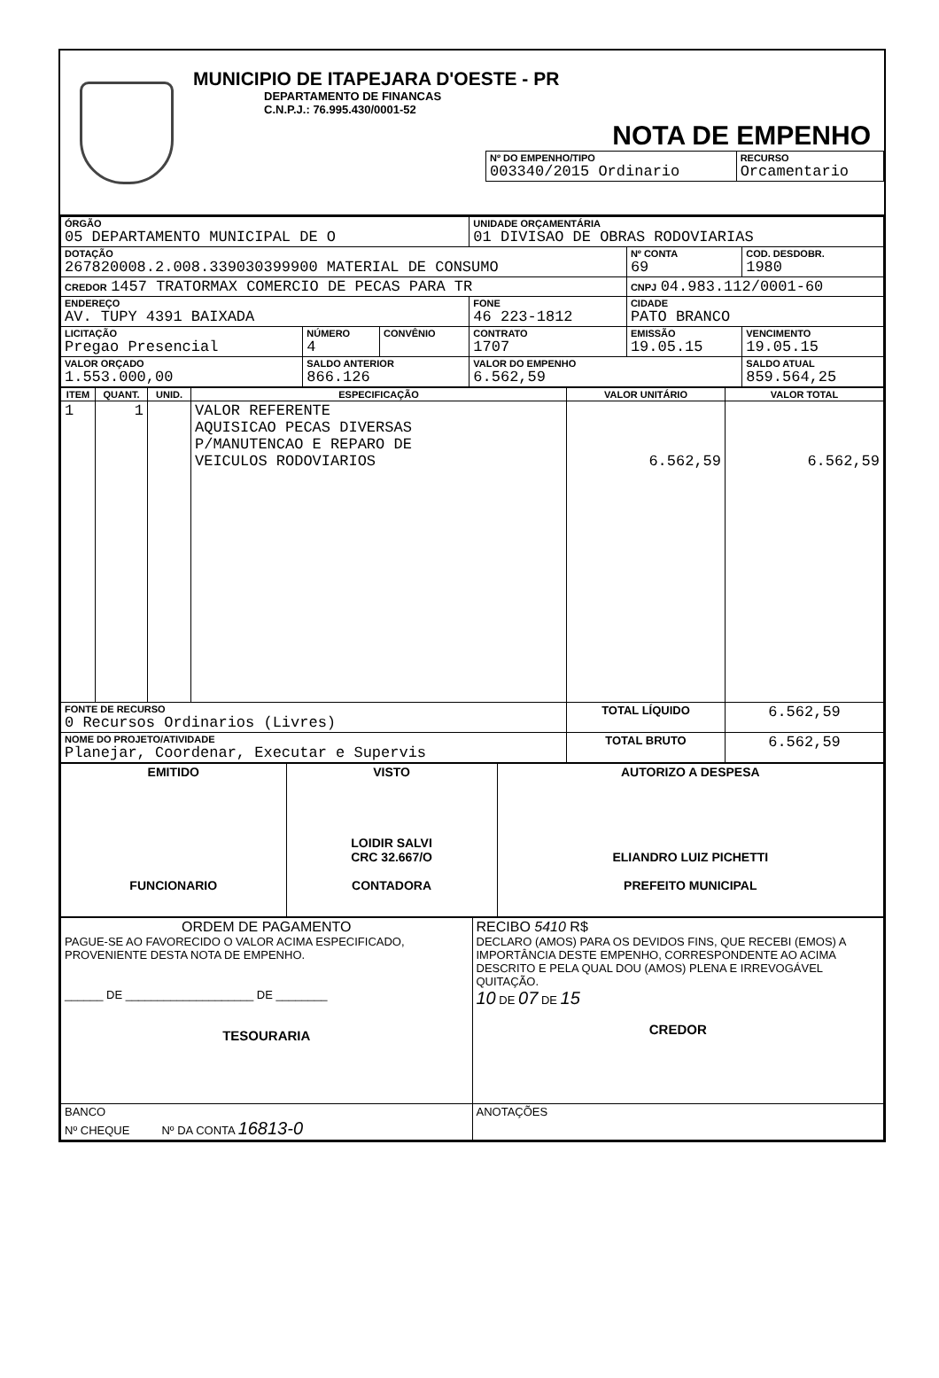MUNICIPIO DE ITAPEJARA D'OESTE - PR
DEPARTAMENTO DE FINANCAS
C.N.P.J.: 76.995.430/0001-52
NOTA DE EMPENHO
| Nº DO EMPENHO/TIPO 003340/2015 Ordinario | RECURSO Orcamentario |
| ÓRGÃO 05 DEPARTAMENTO MUNICIPAL DE O | | | UNIDADE ORÇAMENTÁRIA 01 DIVISAO DE OBRAS RODOVIARIAS | | |
| DOTAÇÃO 267820008.2.008.339030399900 MATERIAL DE CONSUMO | | | | Nº CONTA 69 | COD. DESDOBR. 1980 |
| CREDOR 1457 TRATORMAX COMERCIO DE PECAS PARA TR | | | | CNPJ 04.983.112/0001-60 | |
| ENDEREÇO AV. TUPY 4391 BAIXADA | | | FONE 46 223-1812 | CIDADE PATO BRANCO | |
| LICITAÇÃO Pregao Presencial | NÚMERO 4 | CONVÊNIO | CONTRATO 1707 | EMISSÃO 19.05.15 | VENCIMENTO 19.05.15 |
| VALOR ORÇADO 1.553.000,00 | SALDO ANTERIOR 866.126 | | VALOR DO EMPENHO 6.562,59 | | SALDO ATUAL 859.564,25 |
| ITEM | QUANT. | UNID. | ESPECIFICAÇÃO | VALOR UNITÁRIO | VALOR TOTAL |
| --- | --- | --- | --- | --- | --- |
| 1 | 1 | | VALOR REFERENTE AQUISICAO PECAS DIVERSAS P/MANUTENCAO E REPARO DE VEICULOS RODOVIARIOS | 6.562,59 | 6.562,59 |
| FONTE DE RECURSO 0 Recursos Ordinarios (Livres) | | | | TOTAL LÍQUIDO | 6.562,59 |
| NOME DO PROJETO/ATIVIDADE Planejar, Coordenar, Executar e Supervis | | | | TOTAL BRUTO | 6.562,59 |
| EMITIDO FUNCIONARIO | VISTO LOIDIR SALVI CRC 32.667/O CONTADORA | AUTORIZO A DESPESA ELIANDRO LUIZ PICHETTI PREFEITO MUNICIPAL |
| ORDEM DE PAGAMENTO PAGUE-SE AO FAVORECIDO O VALOR ACIMA ESPECIFICADO, PROVENIENTE DESTA NOTA DE EMPENHO. ______ DE ____________________ DE ________ TESOURARIA | RECIBO 5410 R$ DECLARO (AMOS) PARA OS DEVIDOS FINS, QUE RECEBI (EMOS) A IMPORTÂNCIA DESTE EMPENHO, CORRESPONDENTE AO ACIMA DESCRITO E PELA QUAL DOU (AMOS) PLENA E IRREVOGÁVEL QUITAÇÃO. 10 DE 07 DE 15 CREDOR |
| BANCO Nº CHEQUE Nº DA CONTA 16813-0 | ANOTAÇÕES |